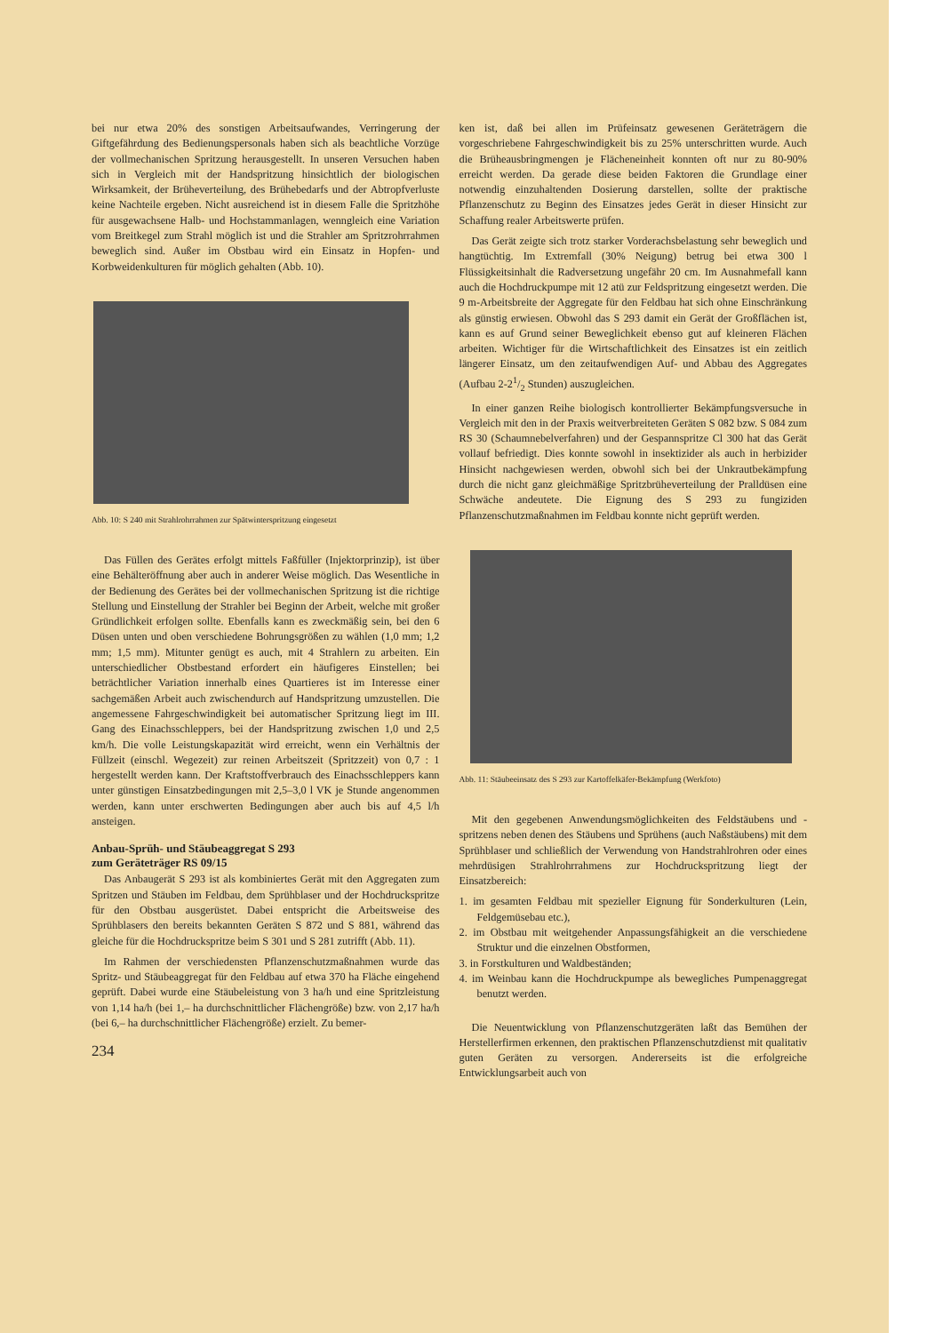bei nur etwa 20% des sonstigen Arbeitsaufwandes, Verringerung der Giftgefährdung des Bedienungspersonals haben sich als beachtliche Vorzüge der vollmechanischen Spritzung herausgestellt. In unseren Versuchen haben sich in Vergleich mit der Handspritzung hinsichtlich der biologischen Wirksamkeit, der Brüheverteilung, des Brühebedarfs und der Abtropfverluste keine Nachteile ergeben. Nicht ausreichend ist in diesem Falle die Spritzhöhe für ausgewachsene Halb- und Hochstammanlagen, wenngleich eine Variation vom Breitkegel zum Strahl möglich ist und die Strahler am Spritzrohrrahmen beweglich sind. Außer im Obstbau wird ein Einsatz in Hopfen- und Korbweidenkulturen für möglich gehalten (Abb. 10).
Abb. 10: S 240 mit Strahlrohrrahmen zur Spätwinterspritzung eingesetzt
Das Füllen des Gerätes erfolgt mittels Faßfüller (Injektorprinzip), ist über eine Behälteröffnung aber auch in anderer Weise möglich. Das Wesentliche in der Bedienung des Gerätes bei der vollmechanischen Spritzung ist die richtige Stellung und Einstellung der Strahler bei Beginn der Arbeit, welche mit großer Gründlichkeit erfolgen sollte. Ebenfalls kann es zweckmäßig sein, bei den 6 Düsen unten und oben verschiedene Bohrungsgrößen zu wählen (1,0 mm; 1,2 mm; 1,5 mm). Mitunter genügt es auch, mit 4 Strahlern zu arbeiten. Ein unterschiedlicher Obstbestand erfordert ein häufigeres Einstellen; bei beträchtlicher Variation innerhalb eines Quartieres ist im Interesse einer sachgemäßen Arbeit auch zwischendurch auf Handspritzung umzustellen. Die angemessene Fahrgeschwindigkeit bei automatischer Spritzung liegt im III. Gang des Einachsschleppers, bei der Handspritzung zwischen 1,0 und 2,5 km/h. Die volle Leistungskapazität wird erreicht, wenn ein Verhältnis der Füllzeit (einschl. Wegezeit) zur reinen Arbeitszeit (Spritzzeit) von 0,7 : 1 hergestellt werden kann. Der Kraftstoffverbrauch des Einachsschleppers kann unter günstigen Einsatzbedingungen mit 2,5–3,0 l VK je Stunde angenommen werden, kann unter erschwerten Bedingungen aber auch bis auf 4,5 l/h ansteigen.
Anbau-Sprüh- und Stäubeaggregat S 293
zum Geräteträger RS 09/15
Das Anbaugerät S 293 ist als kombiniertes Gerät mit den Aggregaten zum Spritzen und Stäuben im Feldbau, dem Sprühblaser und der Hochdruckspritze für den Obstbau ausgerüstet. Dabei entspricht die Arbeitsweise des Sprühblasers den bereits bekannten Geräten S 872 und S 881, während das gleiche für die Hochdruckspritze beim S 301 und S 281 zutrifft (Abb. 11).
Im Rahmen der verschiedensten Pflanzenschutzmaßnahmen wurde das Spritz- und Stäubeaggregat für den Feldbau auf etwa 370 ha Fläche eingehend geprüft. Dabei wurde eine Stäubeleistung von 3 ha/h und eine Spritzleistung von 1,14 ha/h (bei 1,– ha durchschnittlicher Flächengröße) bzw. von 2,17 ha/h (bei 6,– ha durchschnittlicher Flächengröße) erzielt. Zu bemer-
234
ken ist, daß bei allen im Prüfeinsatz gewesenen Geräteträgern die vorgeschriebene Fahrgeschwindigkeit bis zu 25% unterschritten wurde. Auch die Brüheausbringmengen je Flächeneinheit konnten oft nur zu 80-90% erreicht werden. Da gerade diese beiden Faktoren die Grundlage einer notwendig einzuhaltenden Dosierung darstellen, sollte der praktische Pflanzenschutz zu Beginn des Einsatzes jedes Gerät in dieser Hinsicht zur Schaffung realer Arbeitswerte prüfen.
Das Gerät zeigte sich trotz starker Vorderachsbelastung sehr beweglich und hangtüchtig. Im Extremfall (30% Neigung) betrug bei etwa 300 l Flüssigkeitsinhalt die Radversetzung ungefähr 20 cm. Im Ausnahmefall kann auch die Hochdruckpumpe mit 12 atü zur Feldspritzung eingesetzt werden. Die 9 m-Arbeitsbreite der Aggregate für den Feldbau hat sich ohne Einschränkung als günstig erwiesen. Obwohl das S 293 damit ein Gerät der Großflächen ist, kann es auf Grund seiner Beweglichkeit ebenso gut auf kleineren Flächen arbeiten. Wichtiger für die Wirtschaftlichkeit des Einsatzes ist ein zeitlich längerer Einsatz, um den zeitaufwendigen Auf- und Abbau des Aggregates (Aufbau 2-21/2 Stunden) auszugleichen.
In einer ganzen Reihe biologisch kontrollierter Bekämpfungsversuche in Vergleich mit den in der Praxis weitverbreiteten Geräten S 082 bzw. S 084 zum RS 30 (Schaumnebelverfahren) und der Gespannspritze Cl 300 hat das Gerät vollauf befriedigt. Dies konnte sowohl in insektizider als auch in herbizider Hinsicht nachgewiesen werden, obwohl sich bei der Unkrautbekämpfung durch die nicht ganz gleichmäßige Spritzbrüheverteilung der Pralldüsen eine Schwäche andeutete. Die Eignung des S 293 zu fungiziden Pflanzenschutzmaßnahmen im Feldbau konnte nicht geprüft werden.
Abb. 11: Stäubeeinsatz des S 293 zur Kartoffelkäfer-Bekämpfung (Werkfoto)
Mit den gegebenen Anwendungsmöglichkeiten des Feldstäubens und -spritzens neben denen des Stäubens und Sprühens (auch Naßstäubens) mit dem Sprühblaser und schließlich der Verwendung von Handstrahlrohren oder eines mehrdüsigen Strahlrohrrahmens zur Hochdruckspritzung liegt der Einsatzbereich:
1. im gesamten Feldbau mit spezieller Eignung für Sonderkulturen (Lein, Feldgemüsebau etc.),
2. im Obstbau mit weitgehender Anpassungsfähigkeit an die verschiedene Struktur und die einzelnen Obstformen,
3. in Forstkulturen und Waldbeständen;
4. im Weinbau kann die Hochdruckpumpe als bewegliches Pumpenaggregat benutzt werden.
Die Neuentwicklung von Pflanzenschutzgeräten laßt das Bemühen der Herstellerfirmen erkennen, den praktischen Pflanzenschutzdienst mit qualitativ guten Geräten zu versorgen. Andererseits ist die erfolgreiche Entwicklungsarbeit auch von